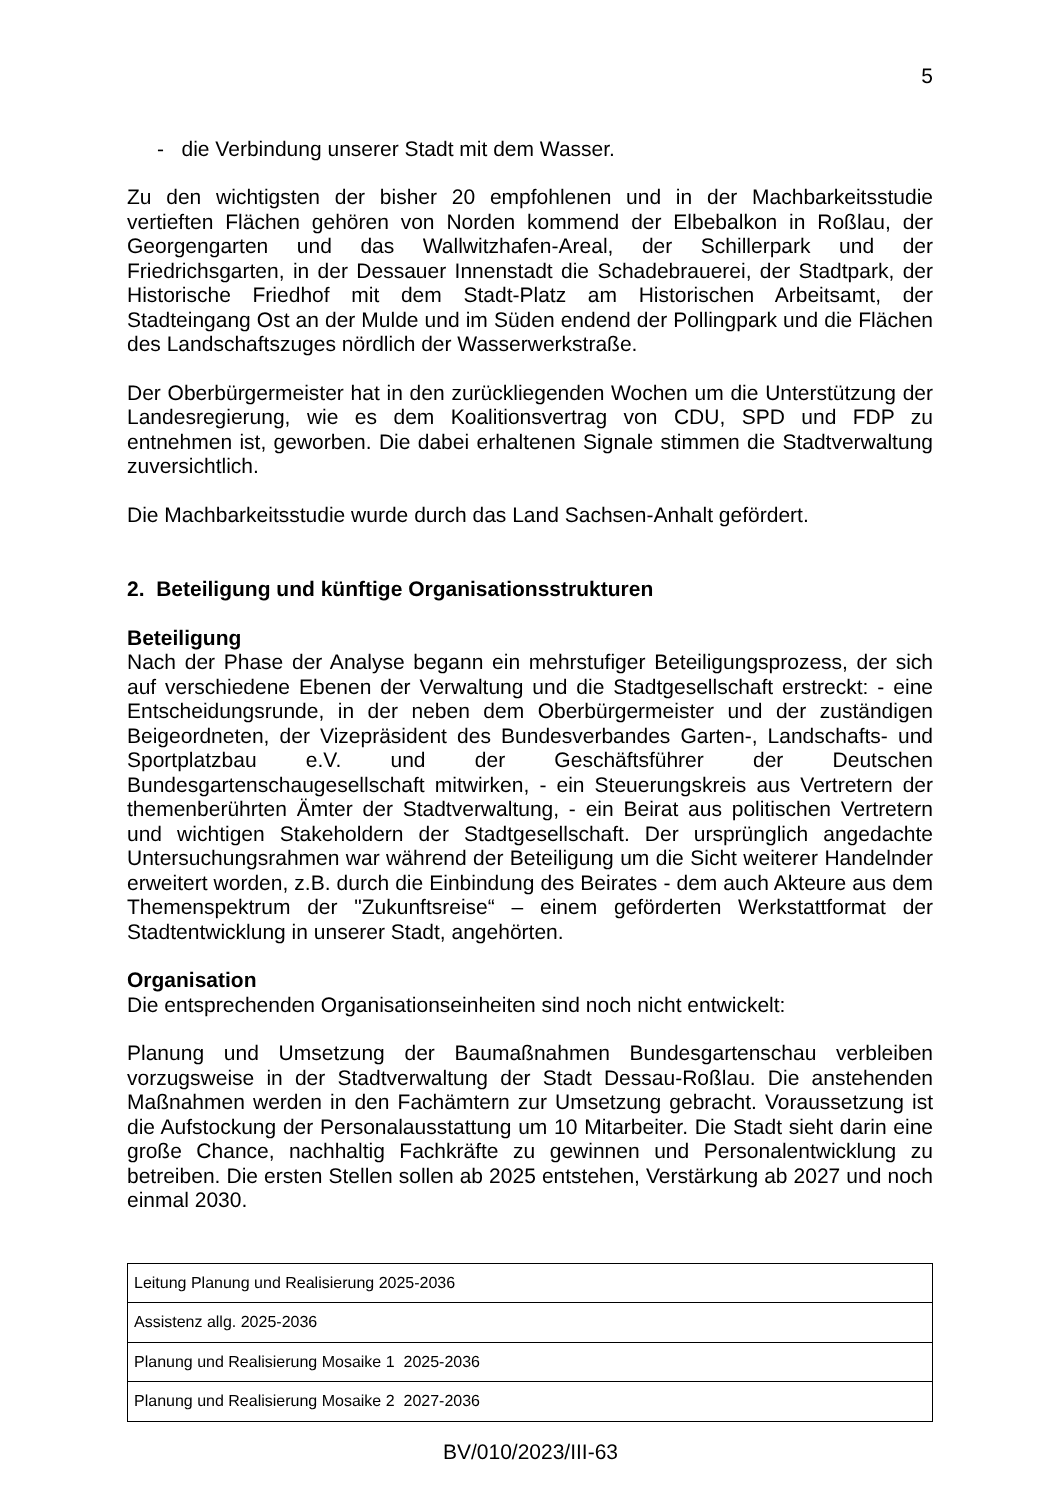5
- die Verbindung unserer Stadt mit dem Wasser.
Zu den wichtigsten der bisher 20 empfohlenen und in der Machbarkeitsstudie vertieften Flächen gehören von Norden kommend der Elbebalkon in Roßlau, der Georgengarten und das Wallwitzhafen-Areal, der Schillerpark und der Friedrichsgarten, in der Dessauer Innenstadt die Schadebrauerei, der Stadtpark, der Historische Friedhof mit dem Stadt-Platz am Historischen Arbeitsamt, der Stadteingang Ost an der Mulde und im Süden endend der Pollingpark und die Flächen des Landschaftszuges nördlich der Wasserwerkstraße.
Der Oberbürgermeister hat in den zurückliegenden Wochen um die Unterstützung der Landesregierung, wie es dem Koalitionsvertrag von CDU, SPD und FDP zu entnehmen ist, geworben. Die dabei erhaltenen Signale stimmen die Stadtverwaltung zuversichtlich.
Die Machbarkeitsstudie wurde durch das Land Sachsen-Anhalt gefördert.
2. Beteiligung und künftige Organisationsstrukturen
Beteiligung
Nach der Phase der Analyse begann ein mehrstufiger Beteiligungsprozess, der sich auf verschiedene Ebenen der Verwaltung und die Stadtgesellschaft erstreckt: - eine Entscheidungsrunde, in der neben dem Oberbürgermeister und der zuständigen Beigeordneten, der Vizepräsident des Bundesverbandes Garten-, Landschafts- und Sportplatzbau e.V. und der Geschäftsführer der Deutschen Bundesgartenschaugesellschaft mitwirken, - ein Steuerungskreis aus Vertretern der themenberührten Ämter der Stadtverwaltung, - ein Beirat aus politischen Vertretern und wichtigen Stakeholdern der Stadtgesellschaft. Der ursprünglich angedachte Untersuchungsrahmen war während der Beteiligung um die Sicht weiterer Handelnder erweitert worden, z.B. durch die Einbindung des Beirates - dem auch Akteure aus dem Themenspektrum der "Zukunftsreise“ – einem geförderten Werkstattformat der Stadtentwicklung in unserer Stadt, angehörten.
Organisation
Die entsprechenden Organisationseinheiten sind noch nicht entwickelt:
Planung und Umsetzung der Baumaßnahmen Bundesgartenschau verbleiben vorzugsweise in der Stadtverwaltung der Stadt Dessau-Roßlau. Die anstehenden Maßnahmen werden in den Fachämtern zur Umsetzung gebracht. Voraussetzung ist die Aufstockung der Personalausstattung um 10 Mitarbeiter. Die Stadt sieht darin eine große Chance, nachhaltig Fachkräfte zu gewinnen und Personalentwicklung zu betreiben. Die ersten Stellen sollen ab 2025 entstehen, Verstärkung ab 2027 und noch einmal 2030.
| Leitung Planung und Realisierung 2025-2036 |
| Assistenz allg. 2025-2036 |
| Planung und Realisierung Mosaike 1 2025-2036 |
| Planung und Realisierung Mosaike 2 2027-2036 |
BV/010/2023/III-63